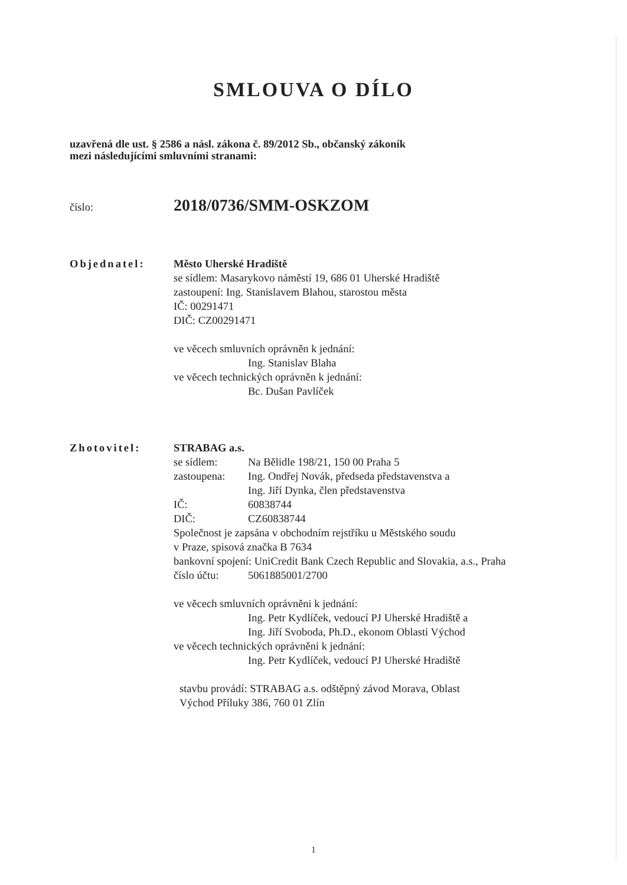SMLOUVA O DÍLO
uzavřená dle ust. § 2586 a násl. zákona č. 89/2012 Sb., občanský zákoník
mezi následujícími smluvními stranami:
číslo: 2018/0736/SMM-OSKZOM
Objednatel: Město Uherské Hradiště
se sídlem: Masarykovo náměstí 19, 686 01 Uherské Hradiště
zastoupení: Ing. Stanislavem Blahou, starostou města
IČ: 00291471
DIČ: CZ00291471
ve věcech smluvních oprávněn k jednání:
Ing. Stanislav Blaha
ve věcech technických oprávněn k jednání:
Bc. Dušan Pavlíček
Zhotovitel: STRABAG a.s.
se sídlem: Na Bělidle 198/21, 150 00 Praha 5
zastoupena: Ing. Ondřej Novák, předseda představenstva a
Ing. Jiří Dynka, člen představenstva
IČ: 60838744
DIČ: CZ60838744
Společnost je zapsána v obchodním rejstříku u Městského soudu
v Praze, spisová značka B 7634
bankovní spojení: UniCredit Bank Czech Republic and Slovakia, a.s., Praha
číslo účtu: 5061885001/2700
ve věcech smluvních oprávněni k jednání:
Ing. Petr Kydlíček, vedoucí PJ Uherské Hradiště a
Ing. Jiří Svoboda, Ph.D., ekonom Oblasti Východ
ve věcech technických oprávněni k jednání:
Ing. Petr Kydlíček, vedoucí PJ Uherské Hradiště
stavbu provádí: STRABAG a.s. odštěpný závod Morava, Oblast
Východ Příluky 386, 760 01 Zlín
1